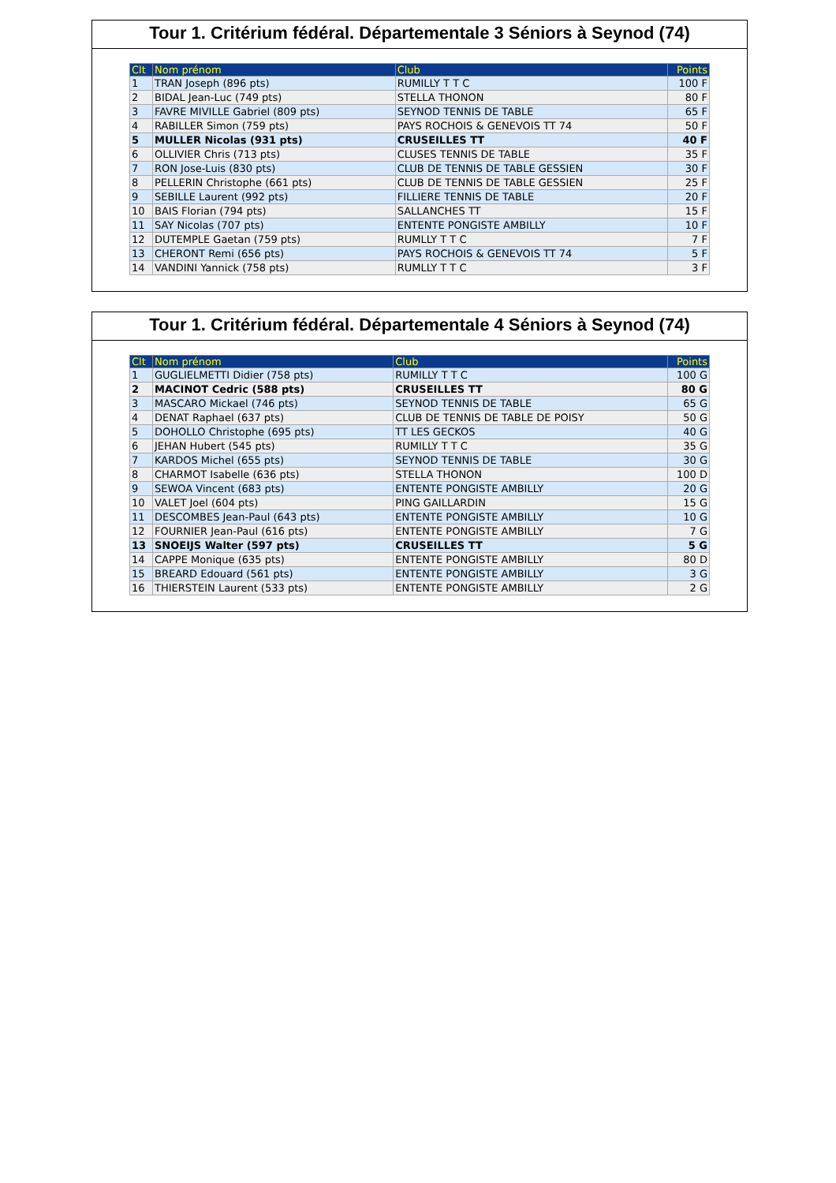Tour 1. Critérium fédéral. Départementale 3 Séniors à Seynod (74)
| Clt | Nom prénom | Club | Points |
| --- | --- | --- | --- |
| 1 | TRAN Joseph (896 pts) | RUMILLY T T C | 100 F |
| 2 | BIDAL Jean-Luc (749 pts) | STELLA THONON | 80 F |
| 3 | FAVRE MIVILLE Gabriel (809 pts) | SEYNOD TENNIS DE TABLE | 65 F |
| 4 | RABILLER Simon (759 pts) | PAYS ROCHOIS & GENEVOIS TT 74 | 50 F |
| 5 | MULLER Nicolas (931 pts) | CRUSEILLES TT | 40 F |
| 6 | OLLIVIER Chris (713 pts) | CLUSES TENNIS DE TABLE | 35 F |
| 7 | RON Jose-Luis (830 pts) | CLUB DE TENNIS DE TABLE GESSIEN | 30 F |
| 8 | PELLERIN Christophe (661 pts) | CLUB DE TENNIS DE TABLE GESSIEN | 25 F |
| 9 | SEBILLE Laurent (992 pts) | FILLIERE TENNIS DE TABLE | 20 F |
| 10 | BAIS Florian (794 pts) | SALLANCHES TT | 15 F |
| 11 | SAY Nicolas (707 pts) | ENTENTE PONGISTE AMBILLY | 10 F |
| 12 | DUTEMPLE Gaetan (759 pts) | RUMLLY T T C | 7 F |
| 13 | CHERONT Remi (656 pts) | PAYS ROCHOIS & GENEVOIS TT 74 | 5 F |
| 14 | VANDINI Yannick (758 pts) | RUMLLY T T C | 3 F |
Tour 1. Critérium fédéral. Départementale 4 Séniors à Seynod (74)
| Clt | Nom prénom | Club | Points |
| --- | --- | --- | --- |
| 1 | GUGLIELMETTI Didier (758 pts) | RUMILLY T T C | 100 G |
| 2 | MACINOT Cedric (588 pts) | CRUSEILLES TT | 80 G |
| 3 | MASCARO Mickael (746 pts) | SEYNOD TENNIS DE TABLE | 65 G |
| 4 | DENAT Raphael (637 pts) | CLUB DE TENNIS DE TABLE DE POISY | 50 G |
| 5 | DOHOLLO Christophe (695 pts) | TT LES GECKOS | 40 G |
| 6 | JEHAN Hubert (545 pts) | RUMILLY T T C | 35 G |
| 7 | KARDOS Michel (655 pts) | SEYNOD TENNIS DE TABLE | 30 G |
| 8 | CHARMOT Isabelle (636 pts) | STELLA THONON | 100 D |
| 9 | SEWOA Vincent (683 pts) | ENTENTE PONGISTE AMBILLY | 20 G |
| 10 | VALET Joel (604 pts) | PING GAILLARDIN | 15 G |
| 11 | DESCOMBES Jean-Paul (643 pts) | ENTENTE PONGISTE AMBILLY | 10 G |
| 12 | FOURNIER Jean-Paul (616 pts) | ENTENTE PONGISTE AMBILLY | 7 G |
| 13 | SNOEIJS Walter (597 pts) | CRUSEILLES TT | 5 G |
| 14 | CAPPE Monique (635 pts) | ENTENTE PONGISTE AMBILLY | 80 D |
| 15 | BREARD Edouard (561 pts) | ENTENTE PONGISTE AMBILLY | 3 G |
| 16 | THIERSTEIN Laurent (533 pts) | ENTENTE PONGISTE AMBILLY | 2 G |